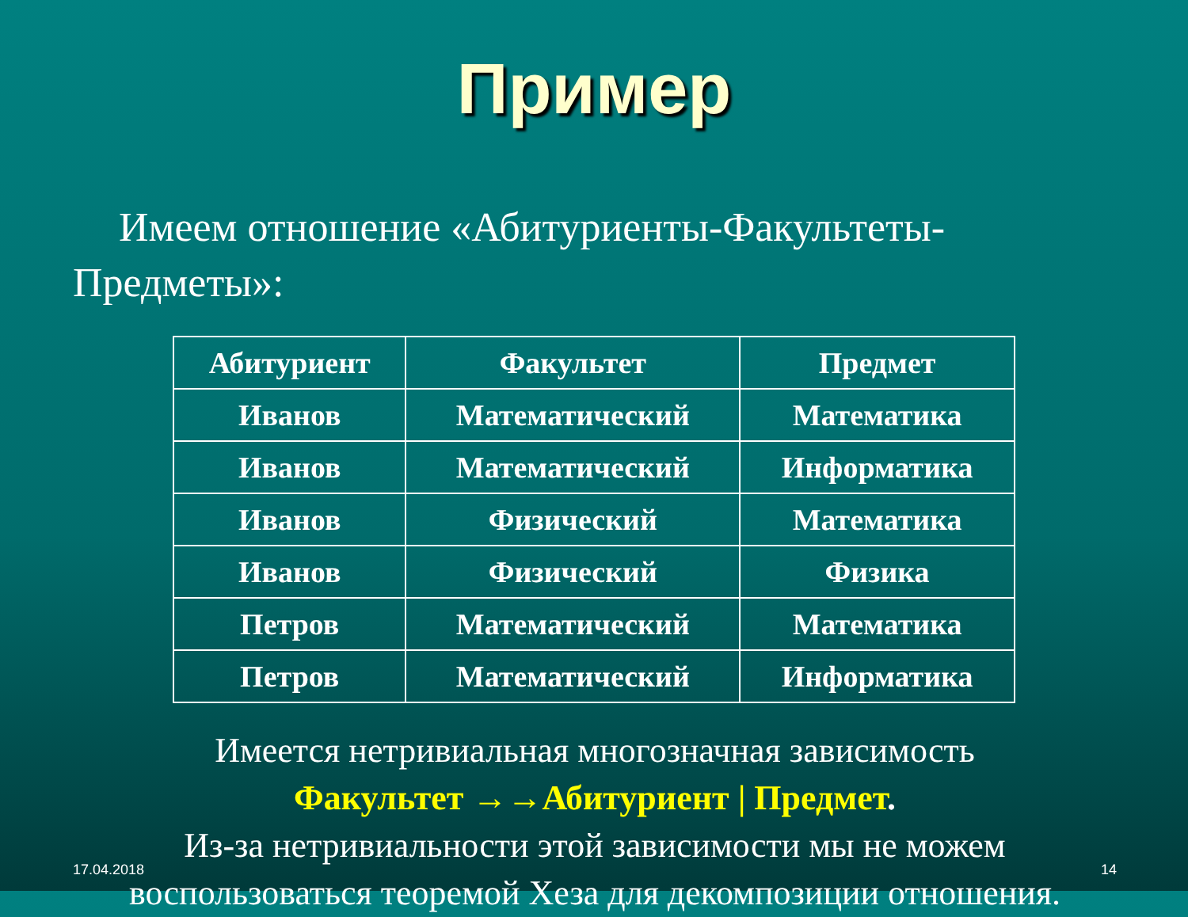Пример
Имеем отношение «Абитуриенты-Факультеты-Предметы»:
| Абитуриент | Факультет | Предмет |
| --- | --- | --- |
| Иванов | Математический | Математика |
| Иванов | Математический | Информатика |
| Иванов | Физический | Математика |
| Иванов | Физический | Физика |
| Петров | Математический | Математика |
| Петров | Математический | Информатика |
Имеется нетривиальная многозначная зависимость
Факультет →→Абитуриент | Предмет.
Из-за нетривиальности этой зависимости мы не можем воспользоваться теоремой Хеза для декомпозиции отношения.
17.04.2018 14